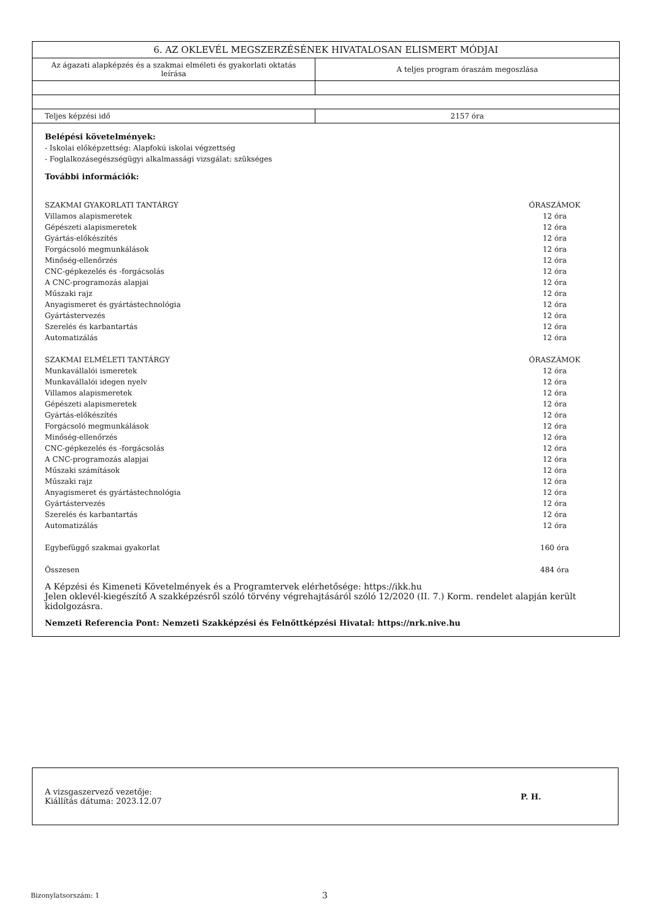| 6. AZ OKLEVÉL MEGSZERZÉSÉNEK HIVATALOSAN ELISMERT MÓDJAI | |
| --- | --- |
| Az ágazati alapképzés és a szakmai elméleti és gyakorlati oktatás leírása | A teljes program óraszám megoszlása |
| Teljes képzési idő | 2157 óra |
Belépési követelmények:
- Iskolai előképzettség: Alapfokú iskolai végzettség
- Foglalkozásegészségügyi alkalmassági vizsgálat: szükséges
További információk:
| SZAKMAI GYAKORLATI TANTÁRGY | ÓRASZÁMOK |
| Villamos alapismeretek | 12 óra |
| Gépészeti alapismeretek | 12 óra |
| Gyártás-előkészítés | 12 óra |
| Forgácsoló megmunkálások | 12 óra |
| Minőség-ellenőrzés | 12 óra |
| CNC-gépkezelés és -forgácsolás | 12 óra |
| A CNC-programozás alapjai | 12 óra |
| Műszaki rajz | 12 óra |
| Anyagismeret és gyártástechnológia | 12 óra |
| Gyártástervezés | 12 óra |
| Szerelés és karbantartás | 12 óra |
| Automatizálás | 12 óra |
| SZAKMAI ELMÉLETI TANTÁRGY | ÓRASZÁMOK |
| Munkavállalói ismeretek | 12 óra |
| Munkavállalói idegen nyelv | 12 óra |
| Villamos alapismeretek | 12 óra |
| Gépészeti alapismeretek | 12 óra |
| Gyártás-előkészítés | 12 óra |
| Forgácsoló megmunkálások | 12 óra |
| Minőség-ellenőrzés | 12 óra |
| CNC-gépkezelés és -forgácsolás | 12 óra |
| A CNC-programozás alapjai | 12 óra |
| Műszaki számítások | 12 óra |
| Műszaki rajz | 12 óra |
| Anyagismeret és gyártástechnológia | 12 óra |
| Gyártástervezés | 12 óra |
| Szerelés és karbantartás | 12 óra |
| Automatizálás | 12 óra |
| Egybefüggő szakmai gyakorlat | 160 óra |
| Összesen | 484 óra |
A Képzési és Kimeneti Követelmények és a Programtervek elérhetősége: https://ikk.hu
Jelen oklevél-kiegészítő A szakképzésről szóló törvény végrehajtásáról szóló 12/2020 (II. 7.) Korm. rendelet alapján került kidolgozásra.
Nemzeti Referencia Pont: Nemzeti Szakképzési és Felnőttképzési Hivatal: https://nrk.nive.hu
A vizsgaszervező vezetője:
Kiállítás dátuma: 2023.12.07
P. H.
Bizonylatsorszám: 1 3